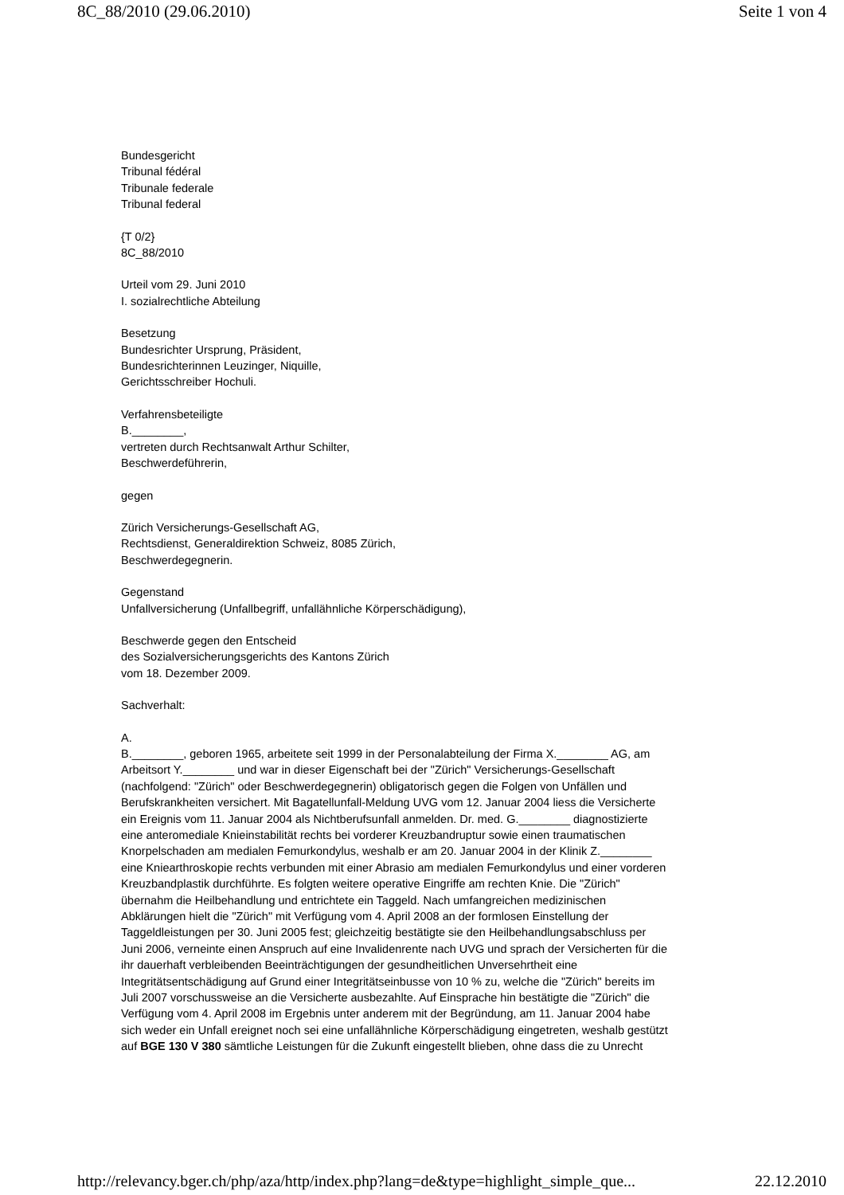8C_88/2010 (29.06.2010) Seite 1 von 4
Bundesgericht
Tribunal fédéral
Tribunale federale
Tribunal federal
{T 0/2}
8C_88/2010
Urteil vom 29. Juni 2010
I. sozialrechtliche Abteilung
Besetzung
Bundesrichter Ursprung, Präsident,
Bundesrichterinnen Leuzinger, Niquille,
Gerichtsschreiber Hochuli.
Verfahrensbeteiligte
B.________,
vertreten durch Rechtsanwalt Arthur Schilter,
Beschwerdeführerin,
gegen
Zürich Versicherungs-Gesellschaft AG,
Rechtsdienst, Generaldirektion Schweiz, 8085 Zürich,
Beschwerdegegnerin.
Gegenstand
Unfallversicherung (Unfallbegriff, unfallähnliche Körperschädigung),
Beschwerde gegen den Entscheid
des Sozialversicherungsgerichts des Kantons Zürich
vom 18. Dezember 2009.
Sachverhalt:
A.
B.________, geboren 1965, arbeitete seit 1999 in der Personalabteilung der Firma X.________ AG, am Arbeitsort Y.________ und war in dieser Eigenschaft bei der "Zürich" Versicherungs-Gesellschaft (nachfolgend: "Zürich" oder Beschwerdegegnerin) obligatorisch gegen die Folgen von Unfällen und Berufskrankheiten versichert. Mit Bagatellunfall-Meldung UVG vom 12. Januar 2004 liess die Versicherte ein Ereignis vom 11. Januar 2004 als Nichtberufsunfall anmelden. Dr. med. G.________ diagnostizierte eine anteromediale Knieinstabilität rechts bei vorderer Kreuzbandruptur sowie einen traumatischen Knorpelschaden am medialen Femurkondylus, weshalb er am 20. Januar 2004 in der Klinik Z.________ eine Kniearthroskopie rechts verbunden mit einer Abrasio am medialen Femurkondylus und einer vorderen Kreuzbandplastik durchführte. Es folgten weitere operative Eingriffe am rechten Knie. Die "Zürich" übernahm die Heilbehandlung und entrichtete ein Taggeld. Nach umfangreichen medizinischen Abklärungen hielt die "Zürich" mit Verfügung vom 4. April 2008 an der formlosen Einstellung der Taggeldleistungen per 30. Juni 2005 fest; gleichzeitig bestätigte sie den Heilbehandlungsabschluss per Juni 2006, verneinte einen Anspruch auf eine Invalidenrente nach UVG und sprach der Versicherten für die ihr dauerhaft verbleibenden Beeinträchtigungen der gesundheitlichen Unversehrtheit eine Integritätsentschädigung auf Grund einer Integritätseinbusse von 10 % zu, welche die "Zürich" bereits im Juli 2007 vorschussweise an die Versicherte ausbezahlte. Auf Einsprache hin bestätigte die "Zürich" die Verfügung vom 4. April 2008 im Ergebnis unter anderem mit der Begründung, am 11. Januar 2004 habe sich weder ein Unfall ereignet noch sei eine unfallähnliche Körperschädigung eingetreten, weshalb gestützt auf BGE 130 V 380 sämtliche Leistungen für die Zukunft eingestellt blieben, ohne dass die zu Unrecht
http://relevancy.bger.ch/php/aza/http/index.php?lang=de&type=highlight_simple_que... 22.12.2010